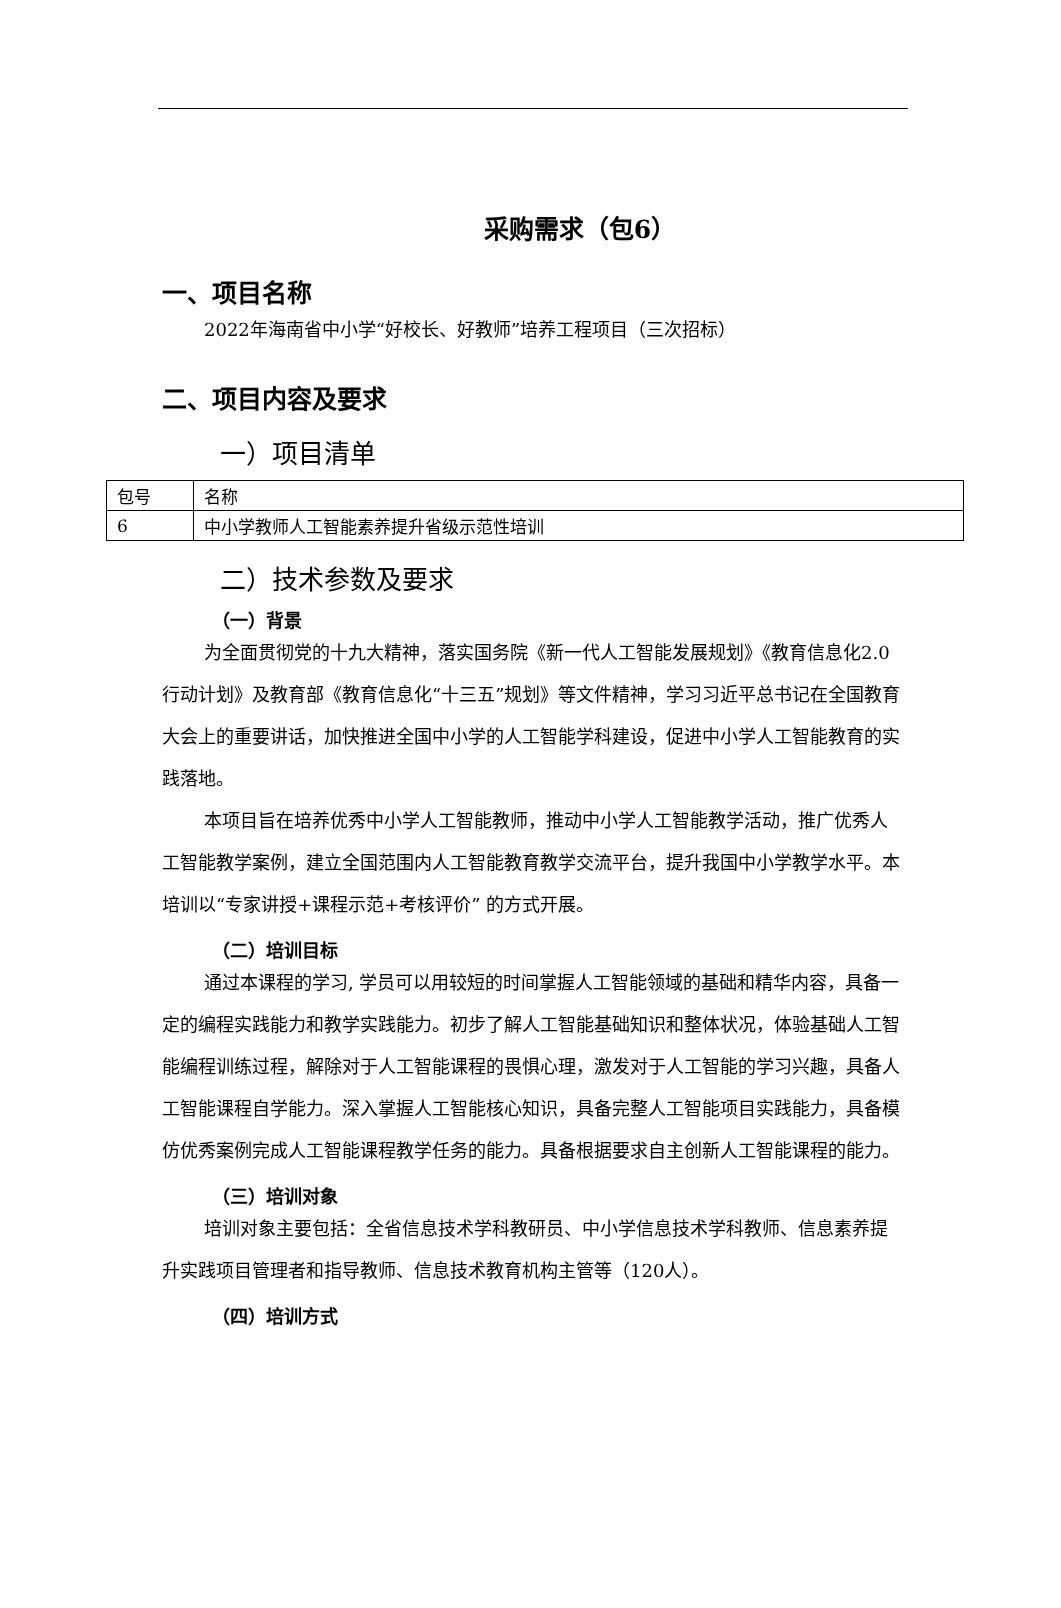采购需求（包6）
一、项目名称
2022年海南省中小学“好校长、好教师”培养工程项目（三次招标）
二、项目内容及要求
一）项目清单
| 包号 | 名称 |
| 6 | 中小学教师人工智能素养提升省级示范性培训 |
二）技术参数及要求
（一）背景
为全面贯彻党的十九大精神，落实国务院《新一代人工智能发展规划》《教育信息化2.0 行动计划》及教育部《教育信息化“十三五”规划》等文件精神，学习习近平总书记在全国教育大会上的重要讲话，加快推进全国中小学的人工智能学科建设，促进中小学人工智能教育的实践落地。
本项目旨在培养优秀中小学人工智能教师，推动中小学人工智能教学活动，推广优秀人工智能教学案例，建立全国范围内人工智能教育教学交流平台，提升我国中小学教学水平。本培训以“专家讲授+课程示范+考核评价” 的方式开展。
（二）培训目标
通过本课程的学习, 学员可以用较短的时间掌握人工智能领域的基础和精华内容，具备一定的编程实践能力和教学实践能力。初步了解人工智能基础知识和整体状况，体验基础人工智能编程训练过程，解除对于人工智能课程的畏惧心理，激发对于人工智能的学习兴趣，具备人工智能课程自学能力。深入掌握人工智能核心知识，具备完整人工智能项目实践能力，具备模仿优秀案例完成人工智能课程教学任务的能力。具备根据要求自主创新人工智能课程的能力。
（三）培训对象
培训对象主要包括：全省信息技术学科教研员、中小学信息技术学科教师、信息素养提升实践项目管理者和指导教师、信息技术教育机构主管等（120人）。
（四）培训方式